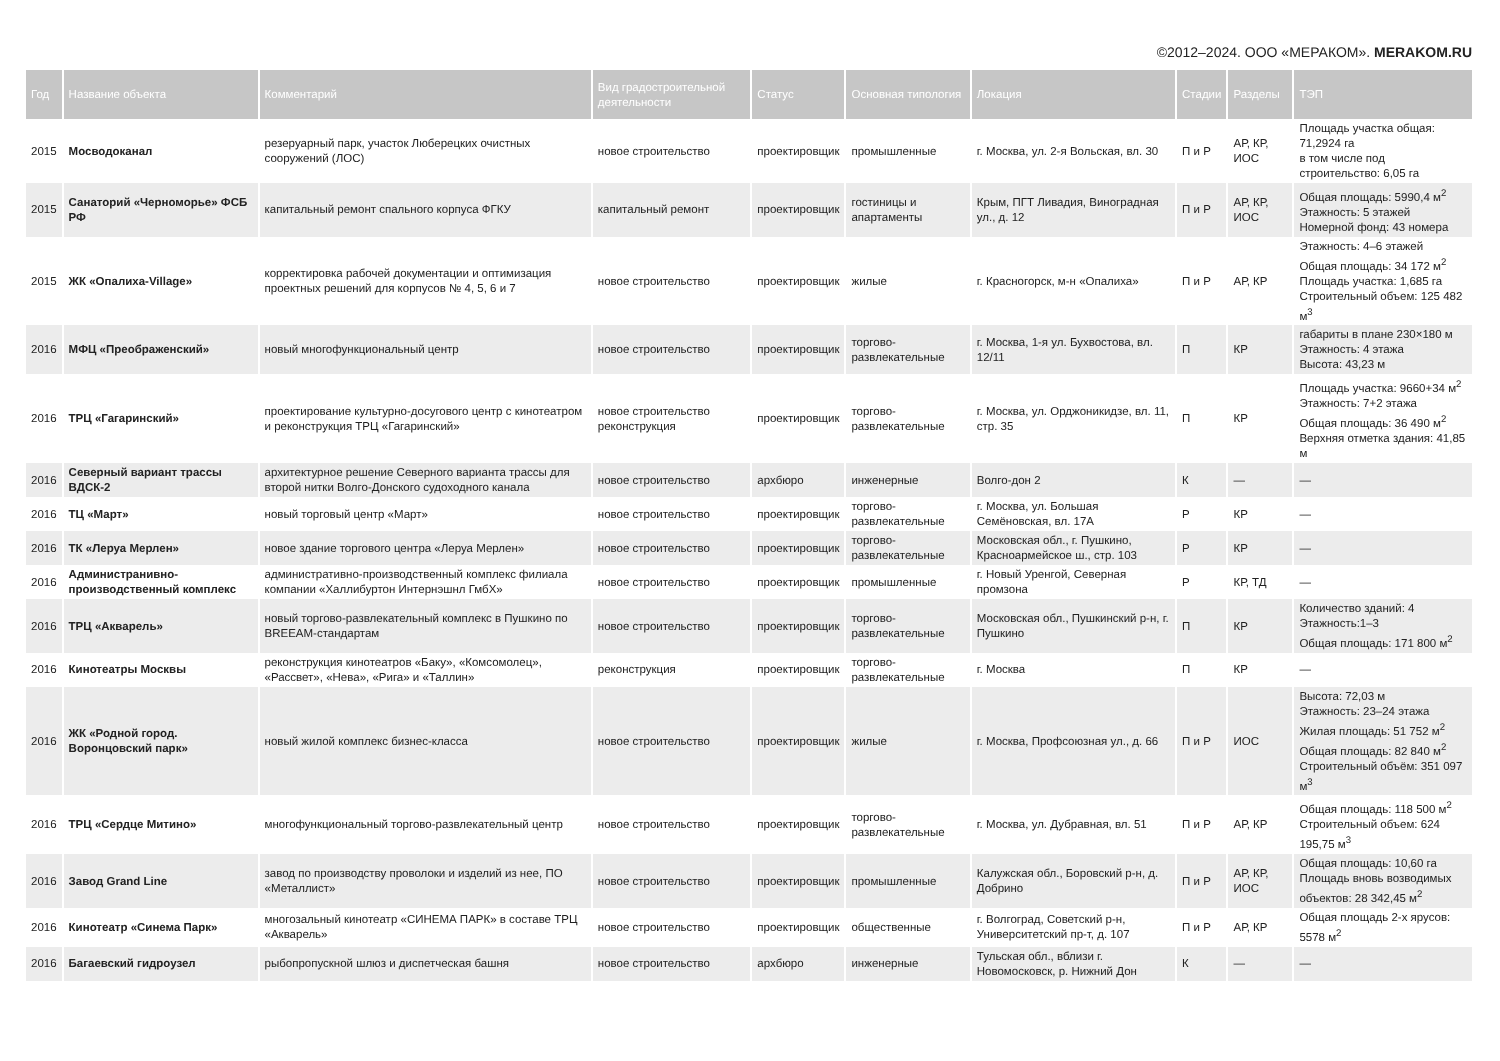©2012–2024. ООО «МЕРАКОМ». MERAKOM.RU
| Год | Название объекта | Комментарий | Вид градостроительной деятельности | Статус | Основная типология | Локация | Стадии | Разделы | ТЭП |
| --- | --- | --- | --- | --- | --- | --- | --- | --- | --- |
| 2015 | Мосводоканал | резеруарный парк, участок Люберецких очистных сооружений (ЛОС) | новое строительство | проектировщик | промышленные | г. Москва, ул. 2-я Вольская, вл. 30 | П и Р | АР, КР, ИОС | Площадь участка общая: 71,2924 га в том числе под строительство: 6,05 га |
| 2015 | Санаторий «Черноморье» ФСБ РФ | капитальный ремонт спального корпуса ФГКУ | капитальный ремонт | проектировщик | гостиницы и апартаменты | Крым, ПГТ Ливадия, Виноградная ул., д. 12 | П и Р | АР, КР, ИОС | Общая площадь: 5990,4 м<sup>2</sup> Этажность: 5 этажей Номерной фонд: 43 номера |
| 2015 | ЖК «Опалиха-Village» | корректировка рабочей документации и оптимизация проектных решений для корпусов № 4, 5, 6 и 7 | новое строительство | проектировщик | жилые | г. Красногорск, м-н «Опалиха» | П и Р | АР, КР | Этажность: 4–6 этажей Общая площадь: 34 172 м<sup>2</sup> Площадь участка: 1,685 га Строительный объем: 125 482 м<sup>3</sup> |
| 2016 | МФЦ «Преображенский» | новый многофункциональный центр | новое строительство | проектировщик | торгово-развлекательные | г. Москва, 1-я ул. Бухвостова, вл. 12/11 | П | КР | габариты в плане 230×180 м Этажность: 4 этажа Высота: 43,23 м |
| 2016 | ТРЦ «Гагаринский» | проектирование культурно-досугового центр с кинотеатром и реконструкция ТРЦ «Гагаринский» | новое строительство реконструкция | проектировщик | торгово-развлекательные | г. Москва, ул. Орджоникидзе, вл. 11, стр. 35 | П | КР | Площадь участка: 9660+34 м<sup>2</sup> Этажность: 7+2 этажа Общая площадь: 36 490 м<sup>2</sup> Верхняя отметка здания: 41,85 м |
| 2016 | Северный вариант трассы ВДСК-2 | архитектурное решение Северного варианта трассы для второй нитки Волго-Донского судоходного канала | новое строительство | архбюро | инженерные | Волго-дон 2 | К | — | — |
| 2016 | ТЦ «Март» | новый торговый центр «Март» | новое строительство | проектировщик | торгово-развлекательные | г. Москва, ул. Большая Семёновская, вл. 17А | Р | КР | — |
| 2016 | ТК «Леруа Мерлен» | новое здание торгового центра «Леруа Мерлен» | новое строительство | проектировщик | торгово-развлекательные | Московская обл., г. Пушкино, Красноармейское ш., стр. 103 | Р | КР | — |
| 2016 | Администранивно-производственный комплекс | административно-производственный комплекс филиала компании «Халлибуртон Интернэшнл ГмбХ» | новое строительство | проектировщик | промышленные | г. Новый Уренгой, Северная промзона | Р | КР, ТД | — |
| 2016 | ТРЦ «Акварель» | новый торгово-развлекательный комплекс в Пушкино по BREEAM-стандартам | новое строительство | проектировщик | торгово-развлекательные | Московская обл., Пушкинский р-н, г. Пушкино | П | КР | Количество зданий: 4 Этажность:1–3 Общая площадь: 171 800 м<sup>2</sup> |
| 2016 | Кинотеатры Москвы | реконструкция кинотеатров «Баку», «Комсомолец», «Рассвет», «Нева», «Рига» и «Таллин» | реконструкция | проектировщик | торгово-развлекательные | г. Москва | П | КР | — |
| 2016 | ЖК «Родной город. Воронцовский парк» | новый жилой комплекс бизнес-класса | новое строительство | проектировщик | жилые | г. Москва, Профсоюзная ул., д. 66 | П и Р | ИОС | Высота: 72,03 м Этажность: 23–24 этажа Жилая площадь: 51 752 м<sup>2</sup> Общая площадь: 82 840 м<sup>2</sup> Строительный объём: 351 097 м<sup>3</sup> |
| 2016 | ТРЦ «Сердце Митино» | многофункциональный торгово-развлекательный центр | новое строительство | проектировщик | торгово-развлекательные | г. Москва, ул. Дубравная, вл. 51 | П и Р | АР, КР | Общая площадь: 118 500 м<sup>2</sup> Строительный объем: 624 195,75 м<sup>3</sup> |
| 2016 | Завод Grand Line | завод по производству проволоки и изделий из нее, ПО «Металлист» | новое строительство | проектировщик | промышленные | Калужская обл., Боровский р-н, д. Добрино | П и Р | АР, КР, ИОС | Общая площадь: 10,60 га Площадь вновь возводимых объектов: 28 342,45 м<sup>2</sup> |
| 2016 | Кинотеатр «Синема Парк» | многозальный кинотеатр «СИНЕМА ПАРК» в составе ТРЦ «Акварель» | новое строительство | проектировщик | общественные | г. Волгоград, Советский р-н, Университетский пр-т, д. 107 | П и Р | АР, КР | Общая площадь 2-х ярусов: 5578 м<sup>2</sup> |
| 2016 | Багаевский гидроузел | рыбопропускной шлюз и диспетческая башня | новое строительство | архбюро | инженерные | Тульская обл., вблизи г. Новомосковск, р. Нижний Дон | К | — | — |